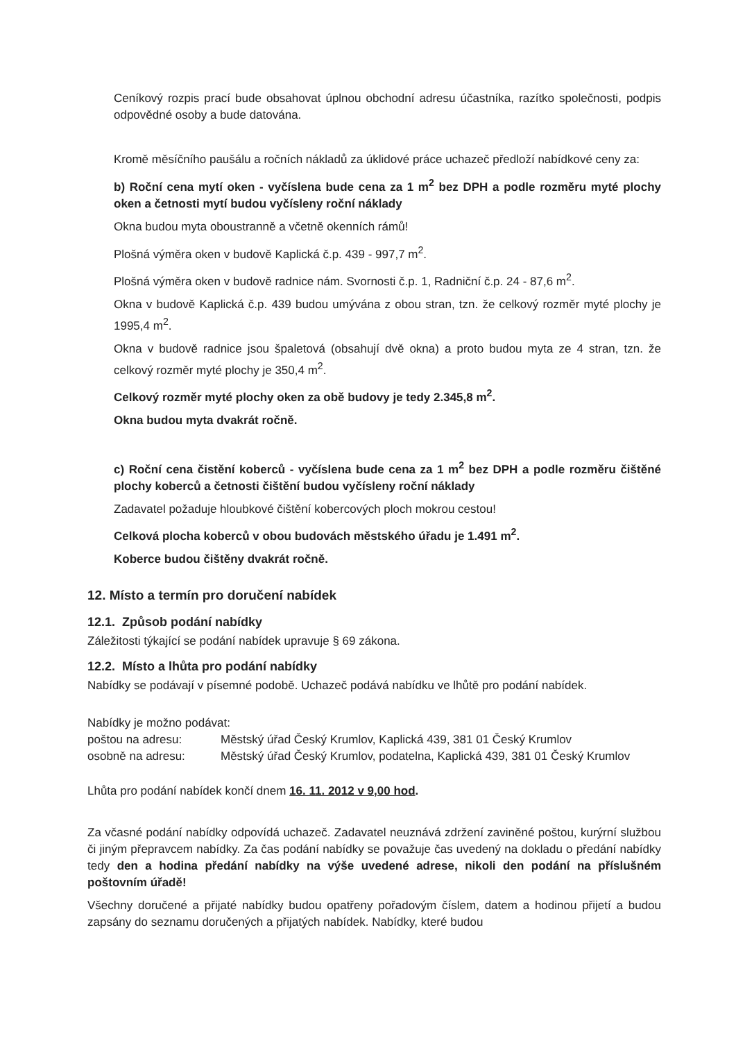Ceníkový rozpis prací bude obsahovat úplnou obchodní adresu účastníka, razítko společnosti, podpis odpovědné osoby a bude datována.
Kromě měsíčního paušálu a ročních nákladů za úklidové práce uchazeč předloží nabídkové ceny za:
b) Roční cena mytí oken - vyčíslena bude cena za 1 m<sup>2</sup> bez DPH a podle rozměru myté plochy oken a četnosti mytí budou vyčísleny roční náklady
Okna budou myta oboustranně a včetně okenních rámů!
Plošná výměra oken v budově Kaplická č.p. 439 - 997,7 m<sup>2</sup>.
Plošná výměra oken v budově radnice nám. Svornosti č.p. 1, Radniční č.p. 24 - 87,6 m<sup>2</sup>.
Okna v budově Kaplická č.p. 439 budou umývána z obou stran, tzn. že celkový rozměr myté plochy je 1995,4 m<sup>2</sup>.
Okna v budově radnice jsou špaletová (obsahují dvě okna) a proto budou myta ze 4 stran, tzn. že celkový rozměr myté plochy je 350,4 m<sup>2</sup>.
Celkový rozměr myté plochy oken za obě budovy je tedy 2.345,8 m<sup>2</sup>.
Okna budou myta dvakrát ročně.
c) Roční cena čistění koberců - vyčíslena bude cena za 1 m<sup>2</sup> bez DPH a podle rozměru čištěné plochy koberců a četnosti čištění budou vyčísleny roční náklady
Zadavatel požaduje hloubkové čištění kobercových ploch mokrou cestou!
Celková plocha koberců v obou budovách městského úřadu je 1.491 m<sup>2</sup>.
Koberce budou čištěny dvakrát ročně.
12. Místo a termín pro doručení nabídek
12.1. Způsob podání nabídky
Záležitosti týkající se podání nabídek upravuje § 69 zákona.
12.2. Místo a lhůta pro podání nabídky
Nabídky se podávají v písemné podobě. Uchazeč podává nabídku ve lhůtě pro podání nabídek.
Nabídky je možno podávat:
poštou na adresu: Městský úřad Český Krumlov, Kaplická 439, 381 01 Český Krumlov osobně na adresu: Městský úřad Český Krumlov, podatelna, Kaplická 439, 381 01 Český Krumlov
Lhůta pro podání nabídek končí dnem 16. 11. 2012 v 9,00 hod.
Za včasné podání nabídky odpovídá uchazeč. Zadavatel neuznává zdržení zaviněné poštou, kurýrní službou či jiným přepravcem nabídky. Za čas podání nabídky se považuje čas uvedený na dokladu o předání nabídky tedy den a hodina předání nabídky na výše uvedené adrese, nikoli den podání na příslušném poštovním úřadě!
Všechny doručené a přijaté nabídky budou opatřeny pořadovým číslem, datem a hodinou přijetí a budou zapsány do seznamu doručených a přijatých nabídek. Nabídky, které budou